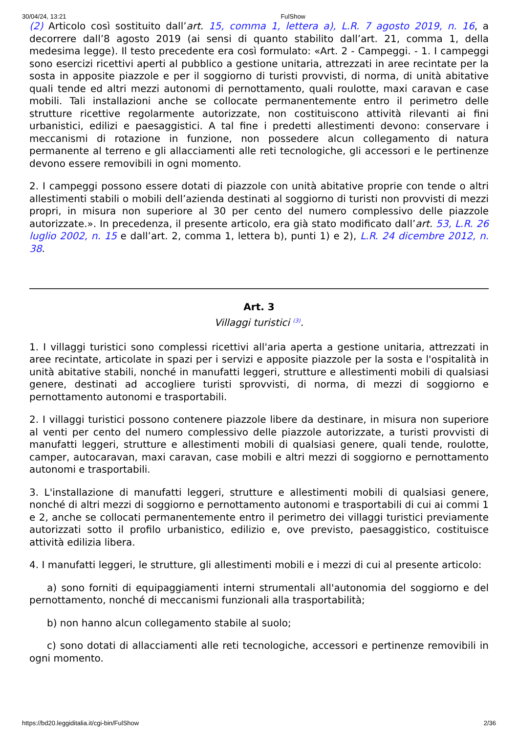30/04/24, 13:21 FulShow
(2) Articolo così sostituito dall’art. 15, comma 1, lettera a), L.R. 7 agosto 2019, n. 16, a decorrere dall’8 agosto 2019 (ai sensi di quanto stabilito dall’art. 21, comma 1, della medesima legge). Il testo precedente era così formulato: «Art. 2 - Campeggi. - 1. I campeggi sono esercizi ricettivi aperti al pubblico a gestione unitaria, attrezzati in aree recintate per la sosta in apposite piazzole e per il soggiorno di turisti provvisti, di norma, di unità abitative quali tende ed altri mezzi autonomi di pernottamento, quali roulotte, maxi caravan e case mobili. Tali installazioni anche se collocate permanentemente entro il perimetro delle strutture ricettive regolarmente autorizzate, non costituiscono attività rilevanti ai fini urbanistici, edilizi e paesaggistici. A tal fine i predetti allestimenti devono: conservare i meccanismi di rotazione in funzione, non possedere alcun collegamento di natura permanente al terreno e gli allacciamenti alle reti tecnologiche, gli accessori e le pertinenze devono essere removibili in ogni momento.
2. I campeggi possono essere dotati di piazzole con unità abitative proprie con tende o altri allestimenti stabili o mobili dell’azienda destinati al soggiorno di turisti non provvisti di mezzi propri, in misura non superiore al 30 per cento del numero complessivo delle piazzole autorizzate.». In precedenza, il presente articolo, era già stato modificato dall’art. 53, L.R. 26 luglio 2002, n. 15 e dall’art. 2, comma 1, lettera b), punti 1) e 2), L.R. 24 dicembre 2012, n. 38.
Art. 3
Villaggi turistici <sup>(3)</sup>.
1. I villaggi turistici sono complessi ricettivi all'aria aperta a gestione unitaria, attrezzati in aree recintate, articolate in spazi per i servizi e apposite piazzole per la sosta e l'ospitalità in unità abitative stabili, nonché in manufatti leggeri, strutture e allestimenti mobili di qualsiasi genere, destinati ad accogliere turisti sprovvisti, di norma, di mezzi di soggiorno e pernottamento autonomi e trasportabili.
2. I villaggi turistici possono contenere piazzole libere da destinare, in misura non superiore al venti per cento del numero complessivo delle piazzole autorizzate, a turisti provvisti di manufatti leggeri, strutture e allestimenti mobili di qualsiasi genere, quali tende, roulotte, camper, autocaravan, maxi caravan, case mobili e altri mezzi di soggiorno e pernottamento autonomi e trasportabili.
3. L'installazione di manufatti leggeri, strutture e allestimenti mobili di qualsiasi genere, nonché di altri mezzi di soggiorno e pernottamento autonomi e trasportabili di cui ai commi 1 e 2, anche se collocati permanentemente entro il perimetro dei villaggi turistici previamente autorizzati sotto il profilo urbanistico, edilizio e, ove previsto, paesaggistico, costituisce attività edilizia libera.
4. I manufatti leggeri, le strutture, gli allestimenti mobili e i mezzi di cui al presente articolo:
a) sono forniti di equipaggiamenti interni strumentali all'autonomia del soggiorno e del pernottamento, nonché di meccanismi funzionali alla trasportabilità;
b) non hanno alcun collegamento stabile al suolo;
c) sono dotati di allacciamenti alle reti tecnologiche, accessori e pertinenze removibili in ogni momento.
https://bd20.leggiditalia.it/cgi-bin/FulShow 2/36